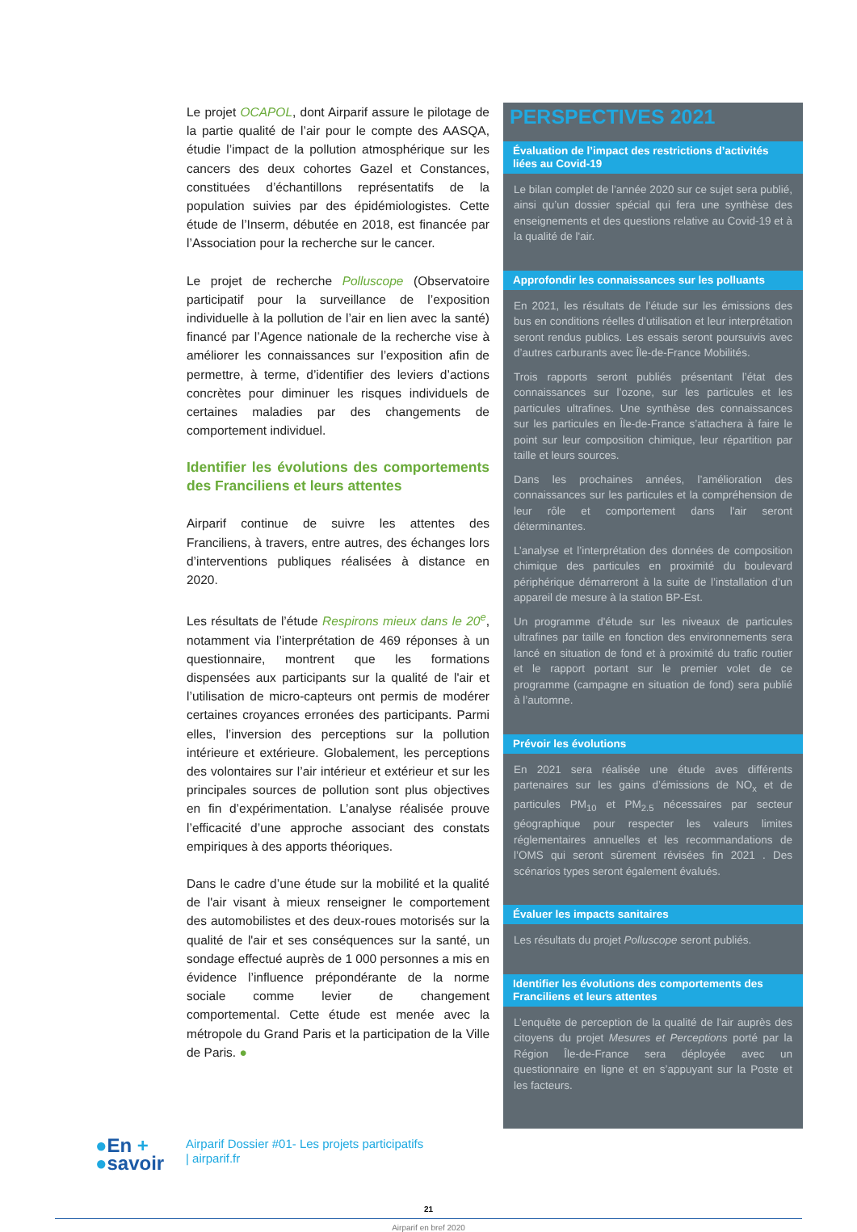Le projet OCAPOL, dont Airparif assure le pilotage de la partie qualité de l’air pour le compte des AASQA, étudie l’impact de la pollution atmosphérique sur les cancers des deux cohortes Gazel et Constances, constituées d’échantillons représentatifs de la population suivies par des épidémiologistes. Cette étude de l’Inserm, débutée en 2018, est financée par l’Association pour la recherche sur le cancer.
Le projet de recherche Polluscope (Observatoire participatif pour la surveillance de l’exposition individuelle à la pollution de l’air en lien avec la santé) financé par l’Agence nationale de la recherche vise à améliorer les connaissances sur l’exposition afin de permettre, à terme, d’identifier des leviers d’actions concrètes pour diminuer les risques individuels de certaines maladies par des changements de comportement individuel.
Identifier les évolutions des comportements des Franciliens et leurs attentes
Airparif continue de suivre les attentes des Franciliens, à travers, entre autres, des échanges lors d’interventions publiques réalisées à distance en 2020.
Les résultats de l’étude Respirons mieux dans le 20<sup>e</sup>, notamment via l’interprétation de 469 réponses à un questionnaire, montrent que les formations dispensées aux participants sur la qualité de l'air et l’utilisation de micro-capteurs ont permis de modérer certaines croyances erronées des participants. Parmi elles, l’inversion des perceptions sur la pollution intérieure et extérieure. Globalement, les perceptions des volontaires sur l’air intérieur et extérieur et sur les principales sources de pollution sont plus objectives en fin d’expérimentation. L’analyse réalisée prouve l’efficacité d’une approche associant des constats empiriques à des apports théoriques.
Dans le cadre d’une étude sur la mobilité et la qualité de l'air visant à mieux renseigner le comportement des automobilistes et des deux-roues motorisés sur la qualité de l'air et ses conséquences sur la santé, un sondage effectué auprès de 1 000 personnes a mis en évidence l’influence prépondérante de la norme sociale comme levier de changement comportemental. Cette étude est menée avec la métropole du Grand Paris et la participation de la Ville de Paris. ●
PERSPECTIVES 2021
Évaluation de l’impact des restrictions d’activités liées au Covid-19
Le bilan complet de l’année 2020 sur ce sujet sera publié, ainsi qu’un dossier spécial qui fera une synthèse des enseignements et des questions relative au Covid-19 et à la qualité de l'air.
Approfondir les connaissances sur les polluants
En 2021, les résultats de l’étude sur les émissions des bus en conditions réelles d’utilisation et leur interprétation seront rendus publics. Les essais seront poursuivis avec d’autres carburants avec Île-de-France Mobilités.
Trois rapports seront publiés présentant l’état des connaissances sur l’ozone, sur les particules et les particules ultrafines. Une synthèse des connaissances sur les particules en Île-de-France s’attachera à faire le point sur leur composition chimique, leur répartition par taille et leurs sources.
Dans les prochaines années, l’amélioration des connaissances sur les particules et la compréhension de leur rôle et comportement dans l'air seront déterminantes.
L’analyse et l’interprétation des données de composition chimique des particules en proximité du boulevard périphérique démarreront à la suite de l’installation d’un appareil de mesure à la station BP-Est.
Un programme d'étude sur les niveaux de particules ultrafines par taille en fonction des environnements sera lancé en situation de fond et à proximité du trafic routier et le rapport portant sur le premier volet de ce programme (campagne en situation de fond) sera publié à l’automne.
Prévoir les évolutions
En 2021 sera réalisée une étude aves différents partenaires sur les gains d’émissions de NO<sub>x</sub> et de particules PM<sub>10</sub> et PM<sub>2.5</sub> nécessaires par secteur géographique pour respecter les valeurs limites réglementaires annuelles et les recommandations de l’OMS qui seront sûrement révisées fin 2021 . Des scénarios types seront également évalués.
Évaluer les impacts sanitaires
Les résultats du projet Polluscope seront publiés.
Identifier les évolutions des comportements des Franciliens et leurs attentes
L’enquête de perception de la qualité de l'air auprès des citoyens du projet Mesures et Perceptions porté par la Région Île-de-France sera déployée avec un questionnaire en ligne et en s’appuyant sur la Poste et les facteurs.
●En +
●savoir
Airparif Dossier #01- Les projets participatifs
| airparif.fr
21
Airparif en bref 2020